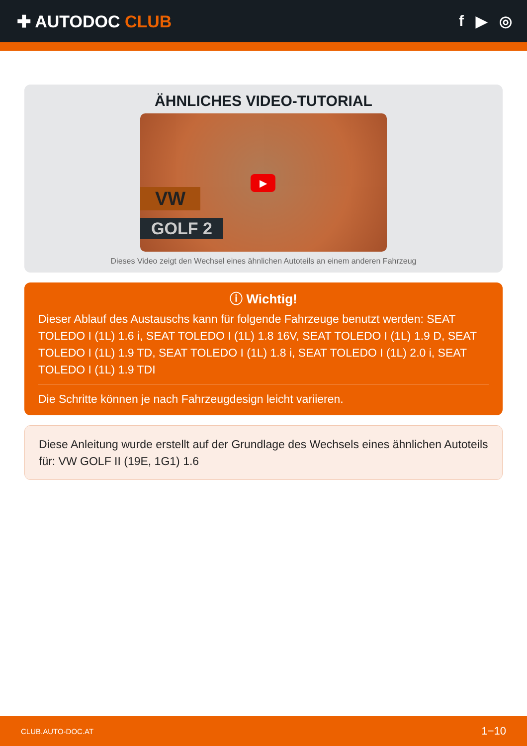✚ AUTODOC CLUB f ▶ ◎
ÄHNLICHES VIDEO-TUTORIAL
VW
GOLF 2
▶
Dieses Video zeigt den Wechsel eines ähnlichen Autoteils an einem anderen Fahrzeug
ⓘ Wichtig!
Dieser Ablauf des Austauschs kann für folgende Fahrzeuge benutzt werden: SEAT TOLEDO I (1L) 1.6 i, SEAT TOLEDO I (1L) 1.8 16V, SEAT TOLEDO I (1L) 1.9 D, SEAT TOLEDO I (1L) 1.9 TD, SEAT TOLEDO I (1L) 1.8 i, SEAT TOLEDO I (1L) 2.0 i, SEAT TOLEDO I (1L) 1.9 TDI
Die Schritte können je nach Fahrzeugdesign leicht variieren.
Diese Anleitung wurde erstellt auf der Grundlage des Wechsels eines ähnlichen Autoteils für: VW GOLF II (19E, 1G1) 1.6
CLUB.AUTO-DOC.AT 1−10